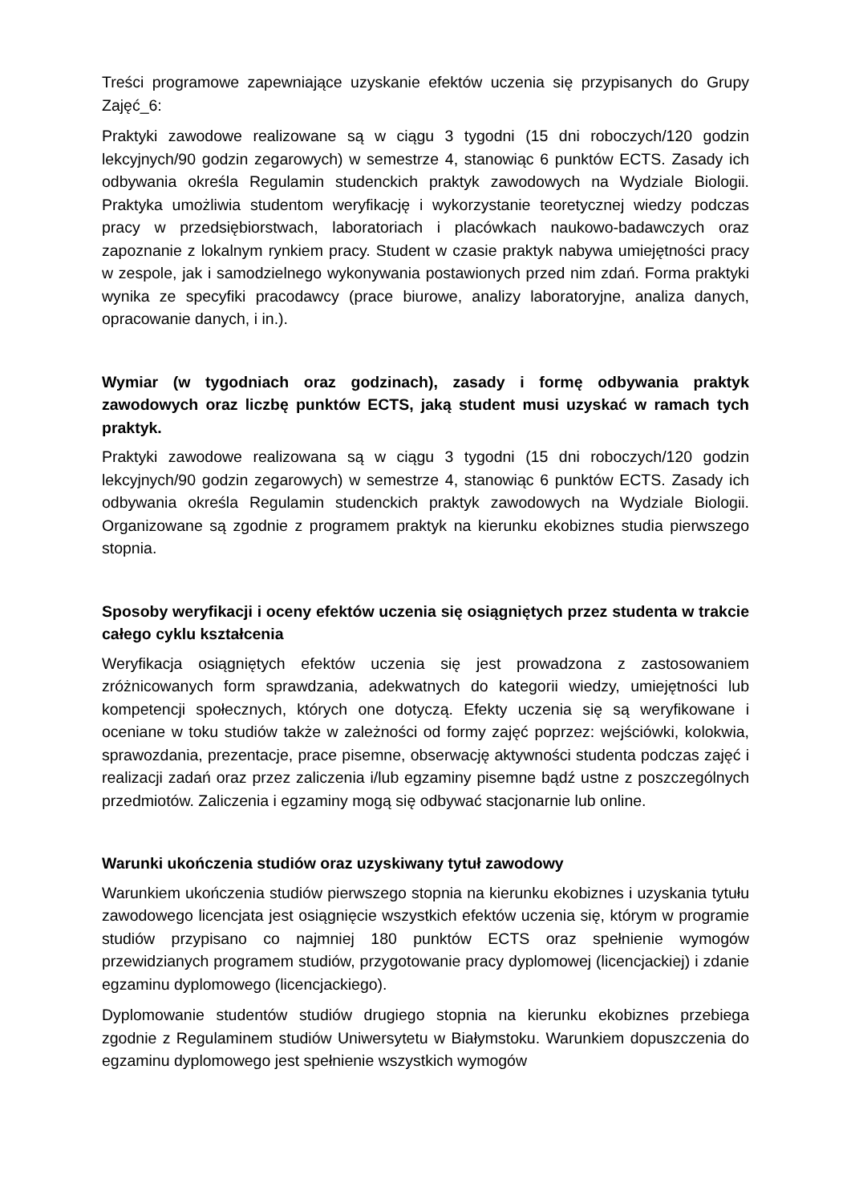Treści programowe zapewniające uzyskanie efektów uczenia się przypisanych do Grupy Zajęć_6:
Praktyki zawodowe realizowane są w ciągu 3 tygodni (15 dni roboczych/120 godzin lekcyjnych/90 godzin zegarowych) w semestrze 4, stanowiąc 6 punktów ECTS. Zasady ich odbywania określa Regulamin studenckich praktyk zawodowych na Wydziale Biologii. Praktyka umożliwia studentom weryfikację i wykorzystanie teoretycznej wiedzy podczas pracy w przedsiębiorstwach, laboratoriach i placówkach naukowo-badawczych oraz zapoznanie z lokalnym rynkiem pracy. Student w czasie praktyk nabywa umiejętności pracy w zespole, jak i samodzielnego wykonywania postawionych przed nim zdań. Forma praktyki wynika ze specyfiki pracodawcy (prace biurowe, analizy laboratoryjne, analiza danych, opracowanie danych, i in.).
Wymiar (w tygodniach oraz godzinach), zasady i formę odbywania praktyk zawodowych oraz liczbę punktów ECTS, jaką student musi uzyskać w ramach tych praktyk.
Praktyki zawodowe realizowana są w ciągu 3 tygodni (15 dni roboczych/120 godzin lekcyjnych/90 godzin zegarowych) w semestrze 4, stanowiąc 6 punktów ECTS. Zasady ich odbywania określa Regulamin studenckich praktyk zawodowych na Wydziale Biologii. Organizowane są zgodnie z programem praktyk na kierunku ekobiznes studia pierwszego stopnia.
Sposoby weryfikacji i oceny efektów uczenia się osiągniętych przez studenta w trakcie całego cyklu kształcenia
Weryfikacja osiągniętych efektów uczenia się jest prowadzona z zastosowaniem zróżnicowanych form sprawdzania, adekwatnych do kategorii wiedzy, umiejętności lub kompetencji społecznych, których one dotyczą. Efekty uczenia się są weryfikowane i oceniane w toku studiów także w zależności od formy zajęć poprzez: wejściówki, kolokwia, sprawozdania, prezentacje, prace pisemne, obserwację aktywności studenta podczas zajęć i realizacji zadań oraz przez zaliczenia i/lub egzaminy pisemne bądź ustne z poszczególnych przedmiotów. Zaliczenia i egzaminy mogą się odbywać stacjonarnie lub online.
Warunki ukończenia studiów oraz uzyskiwany tytuł zawodowy
Warunkiem ukończenia studiów pierwszego stopnia na kierunku ekobiznes i uzyskania tytułu zawodowego licencjata jest osiągnięcie wszystkich efektów uczenia się, którym w programie studiów przypisano co najmniej 180 punktów ECTS oraz spełnienie wymogów przewidzianych programem studiów, przygotowanie pracy dyplomowej (licencjackiej) i zdanie egzaminu dyplomowego (licencjackiego).
Dyplomowanie studentów studiów drugiego stopnia na kierunku ekobiznes przebiega zgodnie z Regulaminem studiów Uniwersytetu w Białymstoku. Warunkiem dopuszczenia do egzaminu dyplomowego jest spełnienie wszystkich wymogów